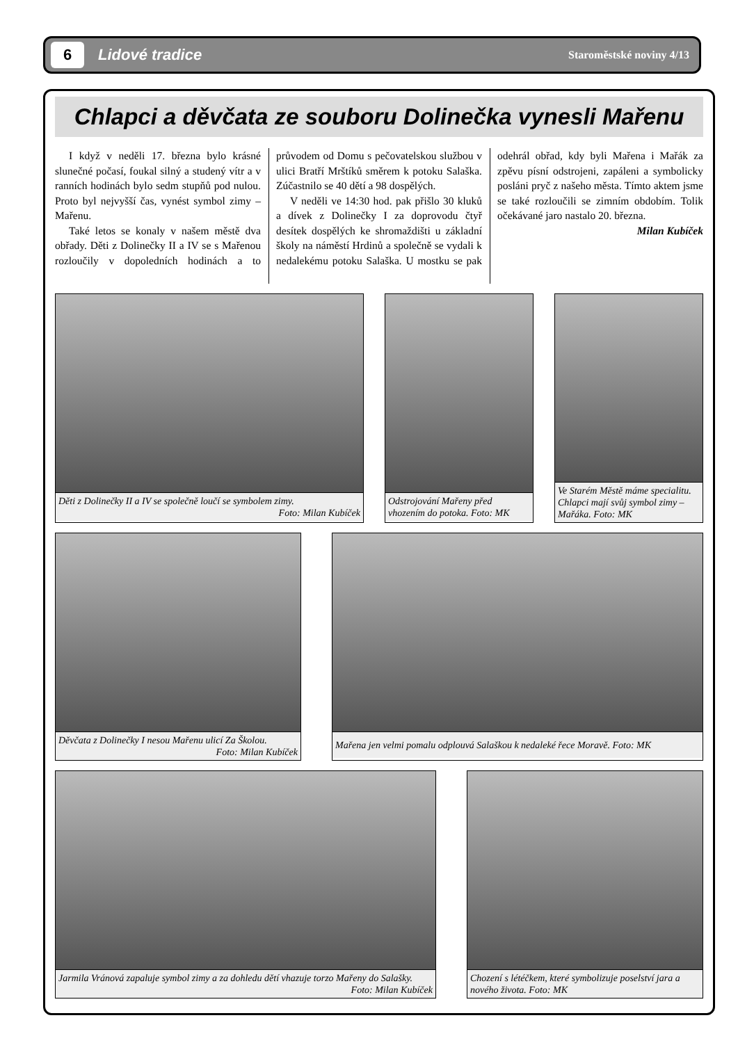6
Lidové tradice
Staroměstské noviny 4/13
Chlapci a děvčata ze souboru Dolinečka vynesli Mařenu
I když v neděli 17. března bylo krásné slunečné počasí, foukal silný a studený vítr a v ranních hodinách bylo sedm stupňů pod nulou. Proto byl nejvyšší čas, vynést symbol zimy – Mařenu.
Také letos se konaly v našem městě dva obřady. Děti z Dolinečky II a IV se s Mařenou rozloučily v dopoledních hodinách a to průvodem od Domu s pečovatelskou službou v ulici Bratří Mrštíků směrem k potoku Salaška. Zúčastnilo se 40 dětí a 98 dospělých.
V neděli ve 14:30 hod. pak přišlo 30 kluků a dívek z Dolinečky I za doprovodu čtyř desítek dospělých ke shromaždišti u základní školy na náměstí Hrdinů a společně se vydali k nedalekému potoku Salaška. U mostku se pak odehrál obřad, kdy byli Mařena i Mařák za zpěvu písní odstrojeni, zapáleni a symbolicky posláni pryč z našeho města. Tímto aktem jsme se také rozloučili se zimním obdobím. Tolik očekávané jaro nastalo 20. března.
Milan Kubíček
Děti z Dolinečky II a IV se společně loučí se symbolem zimy.
Foto: Milan Kubíček
Odstrojování Mařeny před vhozením do potoka. Foto: MK
Ve Starém Městě máme specialitu. Chlapci mají svůj symbol zimy – Mařáka. Foto: MK
Děvčata z Dolinečky I nesou Mařenu ulicí Za Školou.
Foto: Milan Kubíček
Mařena jen velmi pomalu odplouvá Salaškou k nedaleké řece Moravě. Foto: MK
Jarmila Vránová zapaluje symbol zimy a za dohledu dětí vhazuje torzo Mařeny do Salašky.
Foto: Milan Kubíček
Chození s létéčkem, které symbolizuje poselství jara a nového života. Foto: MK